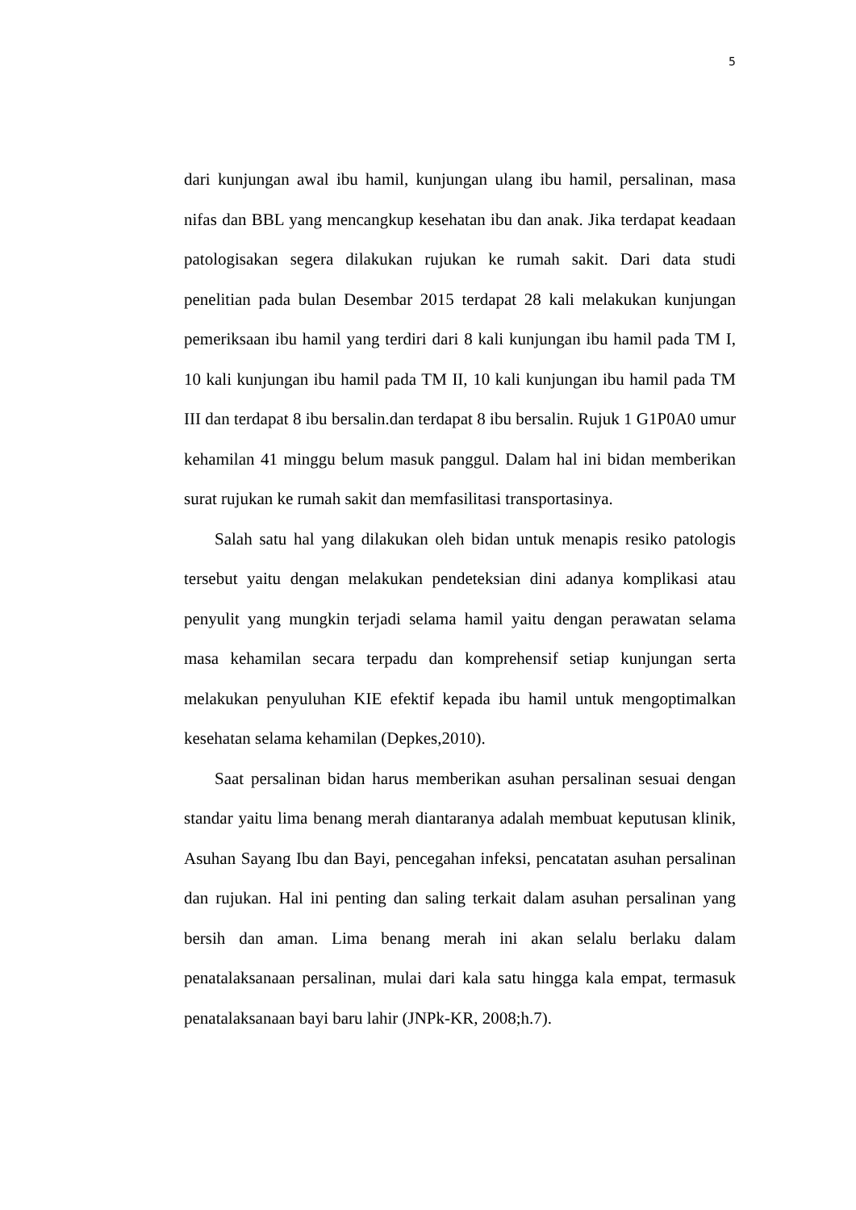5
dari kunjungan awal ibu hamil, kunjungan ulang ibu hamil, persalinan, masa nifas dan BBL yang mencangkup kesehatan ibu dan anak. Jika terdapat keadaan patologisakan segera dilakukan rujukan ke rumah sakit. Dari data studi penelitian pada bulan Desembar 2015 terdapat 28 kali melakukan kunjungan pemeriksaan ibu hamil yang terdiri dari 8 kali kunjungan ibu hamil pada TM I, 10 kali kunjungan ibu hamil pada TM II, 10 kali kunjungan ibu hamil pada TM III dan terdapat 8 ibu bersalin.dan terdapat 8 ibu bersalin. Rujuk 1 G1P0A0 umur kehamilan 41 minggu belum masuk panggul. Dalam hal ini bidan memberikan surat rujukan ke rumah sakit dan memfasilitasi transportasinya.
Salah satu hal yang dilakukan oleh bidan untuk menapis resiko patologis tersebut yaitu dengan melakukan pendeteksian dini adanya komplikasi atau penyulit yang mungkin terjadi selama hamil yaitu dengan perawatan selama masa kehamilan secara terpadu dan komprehensif setiap kunjungan serta melakukan penyuluhan KIE efektif kepada ibu hamil untuk mengoptimalkan kesehatan selama kehamilan (Depkes,2010).
Saat persalinan bidan harus memberikan asuhan persalinan sesuai dengan standar yaitu lima benang merah diantaranya adalah membuat keputusan klinik, Asuhan Sayang Ibu dan Bayi, pencegahan infeksi, pencatatan asuhan persalinan dan rujukan. Hal ini penting dan saling terkait dalam asuhan persalinan yang bersih dan aman. Lima benang merah ini akan selalu berlaku dalam penatalaksanaan persalinan, mulai dari kala satu hingga kala empat, termasuk penatalaksanaan bayi baru lahir (JNPk-KR, 2008;h.7).